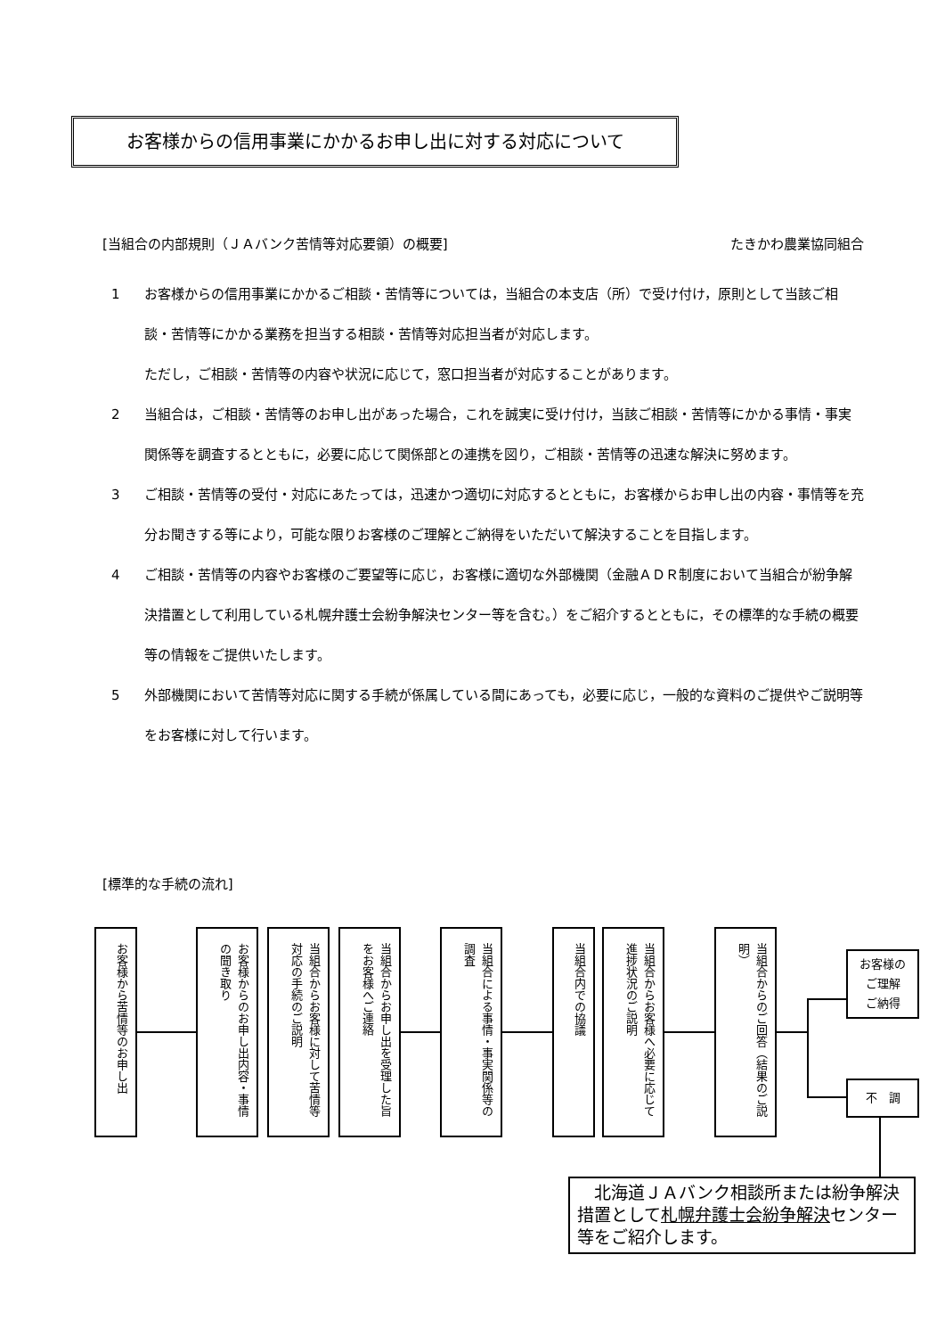お客様からの信用事業にかかるお申し出に対する対応について
[当組合の内部規則（ＪＡバンク苦情等対応要領）の概要] たきかわ農業協同組合
1 お客様からの信用事業にかかるご相談・苦情等については，当組合の本支店（所）で受け付け，原則として当該ご相談・苦情等にかかる業務を担当する相談・苦情等対応担当者が対応します。
ただし，ご相談・苦情等の内容や状況に応じて，窓口担当者が対応することがあります。
2 当組合は，ご相談・苦情等のお申し出があった場合，これを誠実に受け付け，当該ご相談・苦情等にかかる事情・事実関係等を調査するとともに，必要に応じて関係部との連携を図り，ご相談・苦情等の迅速な解決に努めます。
3 ご相談・苦情等の受付・対応にあたっては，迅速かつ適切に対応するとともに，お客様からお申し出の内容・事情等を充分お聞きする等により，可能な限りお客様のご理解とご納得をいただいて解決することを目指します。
4 ご相談・苦情等の内容やお客様のご要望等に応じ，お客様に適切な外部機関（金融ＡＤＲ制度において当組合が紛争解決措置として利用している札幌弁護士会紛争解決センター等を含む。）をご紹介するとともに，その標準的な手続の概要等の情報をご提供いたします。
5 外部機関において苦情等対応に関する手続が係属している間にあっても，必要に応じ，一般的な資料のご提供やご説明等をお客様に対して行います。
[標準的な手続の流れ]
お客様から苦情等のお申し出
お客様からのお申し出内容・事情の聞き取り
当組合からお客様に対して苦情等対応の手続のご説明
当組合からお申し出を受理した旨をお客様へご連絡
当組合による事情・事実関係等の調査
当組合内での協議
当組合からお客様へ必要に応じて進捗状況のご説明
当組合からのご回答（結果のご説明）
お客様の
ご理解
ご納得
不　調
　北海道ＪＡバンク相談所または紛争解決措置として札幌弁護士会紛争解決センター等をご紹介します。